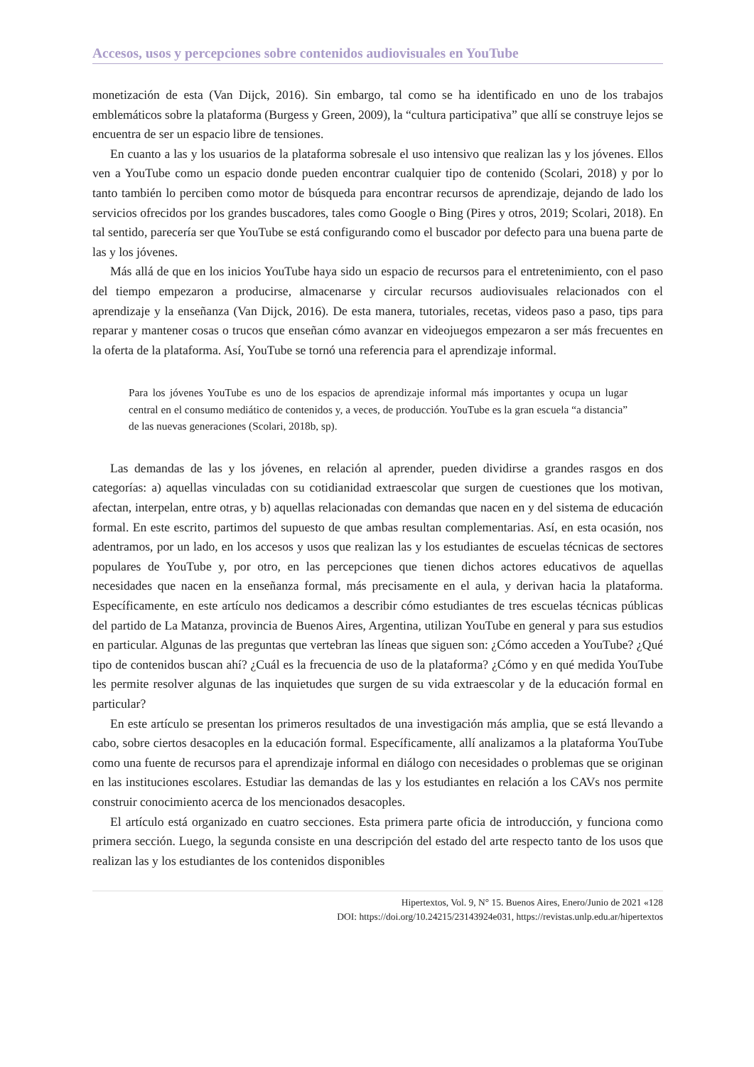Accesos, usos y percepciones sobre contenidos audiovisuales en YouTube
monetización de esta (Van Dijck, 2016). Sin embargo, tal como se ha identificado en uno de los trabajos emblemáticos sobre la plataforma (Burgess y Green, 2009), la “cultura participativa” que allí se construye lejos se encuentra de ser un espacio libre de tensiones.
En cuanto a las y los usuarios de la plataforma sobresale el uso intensivo que realizan las y los jóvenes. Ellos ven a YouTube como un espacio donde pueden encontrar cualquier tipo de contenido (Scolari, 2018) y por lo tanto también lo perciben como motor de búsqueda para encontrar recursos de aprendizaje, dejando de lado los servicios ofrecidos por los grandes buscadores, tales como Google o Bing (Pires y otros, 2019; Scolari, 2018). En tal sentido, parecería ser que YouTube se está configurando como el buscador por defecto para una buena parte de las y los jóvenes.
Más allá de que en los inicios YouTube haya sido un espacio de recursos para el entretenimiento, con el paso del tiempo empezaron a producirse, almacenarse y circular recursos audiovisuales relacionados con el aprendizaje y la enseñanza (Van Dijck, 2016). De esta manera, tutoriales, recetas, videos paso a paso, tips para reparar y mantener cosas o trucos que enseñan cómo avanzar en videojuegos empezaron a ser más frecuentes en la oferta de la plataforma. Así, YouTube se tornó una referencia para el aprendizaje informal.
Para los jóvenes YouTube es uno de los espacios de aprendizaje informal más importantes y ocupa un lugar central en el consumo mediático de contenidos y, a veces, de producción. YouTube es la gran escuela “a distancia” de las nuevas generaciones (Scolari, 2018b, sp).
Las demandas de las y los jóvenes, en relación al aprender, pueden dividirse a grandes rasgos en dos categorías: a) aquellas vinculadas con su cotidianidad extraescolar que surgen de cuestiones que los motivan, afectan, interpelan, entre otras, y b) aquellas relacionadas con demandas que nacen en y del sistema de educación formal. En este escrito, partimos del supuesto de que ambas resultan complementarias. Así, en esta ocasión, nos adentramos, por un lado, en los accesos y usos que realizan las y los estudiantes de escuelas técnicas de sectores populares de YouTube y, por otro, en las percepciones que tienen dichos actores educativos de aquellas necesidades que nacen en la enseñanza formal, más precisamente en el aula, y derivan hacia la plataforma. Específicamente, en este artículo nos dedicamos a describir cómo estudiantes de tres escuelas técnicas públicas del partido de La Matanza, provincia de Buenos Aires, Argentina, utilizan YouTube en general y para sus estudios en particular. Algunas de las preguntas que vertebran las líneas que siguen son: ¿Cómo acceden a YouTube? ¿Qué tipo de contenidos buscan ahí? ¿Cuál es la frecuencia de uso de la plataforma? ¿Cómo y en qué medida YouTube les permite resolver algunas de las inquietudes que surgen de su vida extraescolar y de la educación formal en particular?
En este artículo se presentan los primeros resultados de una investigación más amplia, que se está llevando a cabo, sobre ciertos desacoples en la educación formal. Específicamente, allí analizamos a la plataforma YouTube como una fuente de recursos para el aprendizaje informal en diálogo con necesidades o problemas que se originan en las instituciones escolares. Estudiar las demandas de las y los estudiantes en relación a los CAVs nos permite construir conocimiento acerca de los mencionados desacoples.
El artículo está organizado en cuatro secciones. Esta primera parte oficia de introducción, y funciona como primera sección. Luego, la segunda consiste en una descripción del estado del arte respecto tanto de los usos que realizan las y los estudiantes de los contenidos disponibles
Hipertextos, Vol. 9, N° 15. Buenos Aires, Enero/Junio de 2021 «128
DOI: https://doi.org/10.24215/23143924e031, https://revistas.unlp.edu.ar/hipertextos